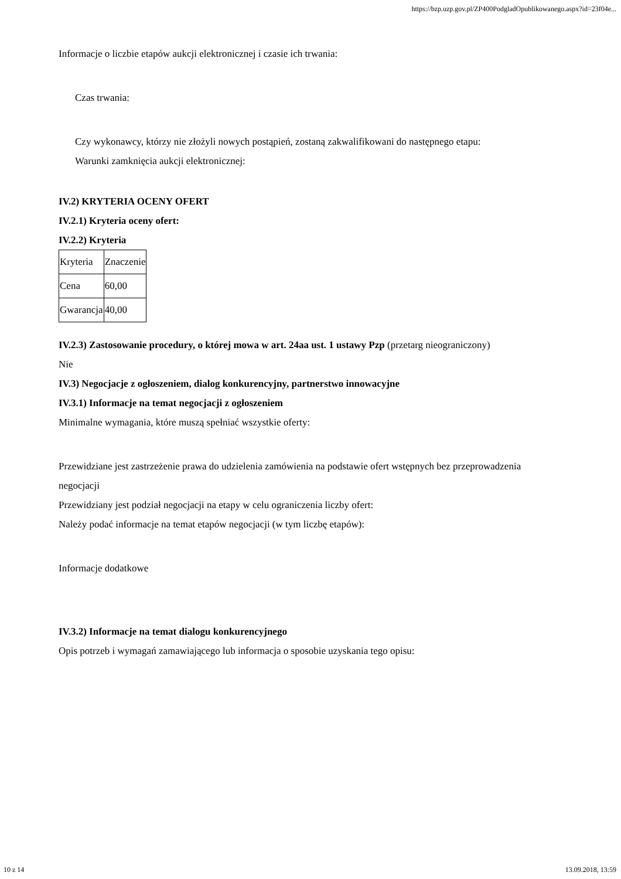https://bzp.uzp.gov.pl/ZP400PodgladOpublikowanego.aspx?id=23f04e...
Informacje o liczbie etapów aukcji elektronicznej i czasie ich trwania:
Czas trwania:
Czy wykonawcy, którzy nie złożyli nowych postąpień, zostaną zakwalifikowani do następnego etapu:
Warunki zamknięcia aukcji elektronicznej:
IV.2) KRYTERIA OCENY OFERT
IV.2.1) Kryteria oceny ofert:
IV.2.2) Kryteria
| Kryteria | Znaczenie |
| Cena | 60,00 |
| Gwarancja | 40,00 |
IV.2.3) Zastosowanie procedury, o której mowa w art. 24aa ust. 1 ustawy Pzp (przetarg nieograniczony)
Nie
IV.3) Negocjacje z ogłoszeniem, dialog konkurencyjny, partnerstwo innowacyjne
IV.3.1) Informacje na temat negocjacji z ogłoszeniem
Minimalne wymagania, które muszą spełniać wszystkie oferty:
Przewidziane jest zastrzeżenie prawa do udzielenia zamówienia na podstawie ofert wstępnych bez przeprowadzenia negocjacji
Przewidziany jest podział negocjacji na etapy w celu ograniczenia liczby ofert:
Należy podać informacje na temat etapów negocjacji (w tym liczbę etapów):
Informacje dodatkowe
IV.3.2) Informacje na temat dialogu konkurencyjnego
Opis potrzeb i wymagań zamawiającego lub informacja o sposobie uzyskania tego opisu:
10 z 14 13.09.2018, 13:59